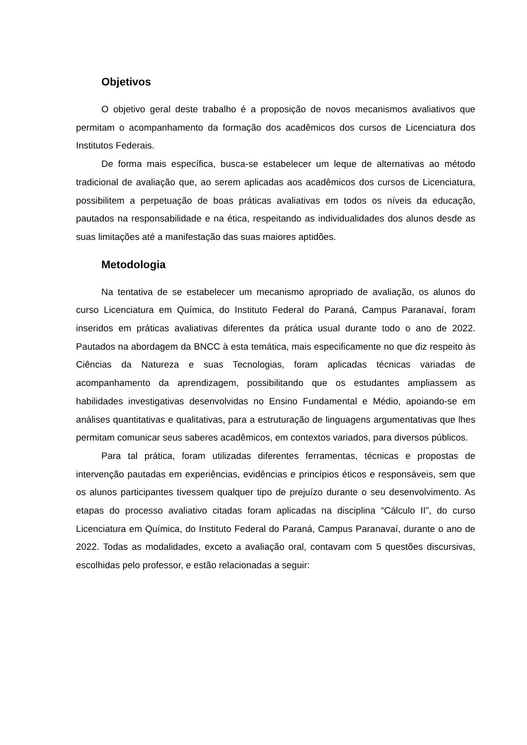Objetivos
O objetivo geral deste trabalho é a proposição de novos mecanismos avaliativos que permitam o acompanhamento da formação dos acadêmicos dos cursos de Licenciatura dos Institutos Federais.
De forma mais específica, busca-se estabelecer um leque de alternativas ao método tradicional de avaliação que, ao serem aplicadas aos acadêmicos dos cursos de Licenciatura, possibilitem a perpetuação de boas práticas avaliativas em todos os níveis da educação, pautados na responsabilidade e na ética, respeitando as individualidades dos alunos desde as suas limitações até a manifestação das suas maiores aptidões.
Metodologia
Na tentativa de se estabelecer um mecanismo apropriado de avaliação, os alunos do curso Licenciatura em Química, do Instituto Federal do Paraná, Campus Paranavaí, foram inseridos em práticas avaliativas diferentes da prática usual durante todo o ano de 2022. Pautados na abordagem da BNCC à esta temática, mais especificamente no que diz respeito às Ciências da Natureza e suas Tecnologias, foram aplicadas técnicas variadas de acompanhamento da aprendizagem, possibilitando que os estudantes ampliassem as habilidades investigativas desenvolvidas no Ensino Fundamental e Médio, apoiando-se em análises quantitativas e qualitativas, para a estruturação de linguagens argumentativas que lhes permitam comunicar seus saberes acadêmicos, em contextos variados, para diversos públicos.
Para tal prática, foram utilizadas diferentes ferramentas, técnicas e propostas de intervenção pautadas em experiências, evidências e princípios éticos e responsáveis, sem que os alunos participantes tivessem qualquer tipo de prejuízo durante o seu desenvolvimento. As etapas do processo avaliativo citadas foram aplicadas na disciplina “Cálculo II”, do curso Licenciatura em Química, do Instituto Federal do Paraná, Campus Paranavaí, durante o ano de 2022. Todas as modalidades, exceto a avaliação oral, contavam com 5 questões discursivas, escolhidas pelo professor, e estão relacionadas a seguir: